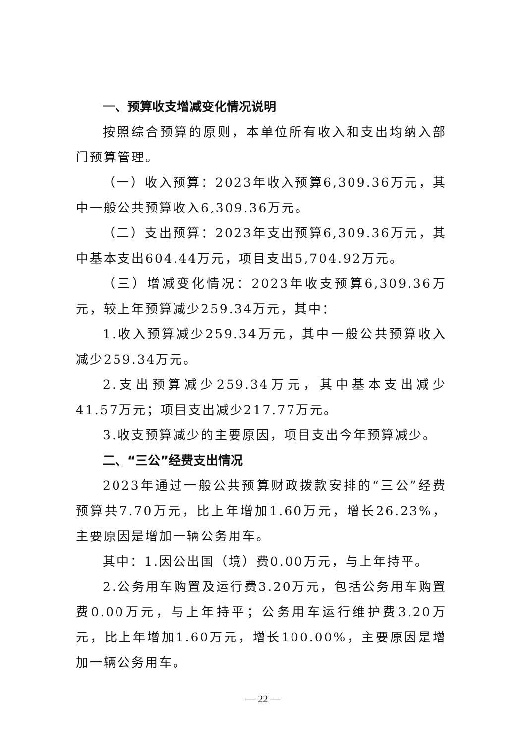一、预算收支增减变化情况说明
按照综合预算的原则，本单位所有收入和支出均纳入部门预算管理。
（一）收入预算：2023年收入预算6,309.36万元，其中一般公共预算收入6,309.36万元。
（二）支出预算：2023年支出预算6,309.36万元，其中基本支出604.44万元，项目支出5,704.92万元。
（三）增减变化情况：2023年收支预算6,309.36万元，较上年预算减少259.34万元，其中：
1.收入预算减少259.34万元，其中一般公共预算收入减少259.34万元。
2.支出预算减少259.34万元，其中基本支出减少41.57万元；项目支出减少217.77万元。
3.收支预算减少的主要原因，项目支出今年预算减少。
二、“三公”经费支出情况
2023年通过一般公共预算财政拨款安排的“三公”经费预算共7.70万元，比上年增加1.60万元，增长26.23%，主要原因是增加一辆公务用车。
其中：1.因公出国（境）费0.00万元，与上年持平。
2.公务用车购置及运行费3.20万元，包括公务用车购置费0.00万元，与上年持平；公务用车运行维护费3.20万元，比上年增加1.60万元，增长100.00%，主要原因是增加一辆公务用车。
— 22 —